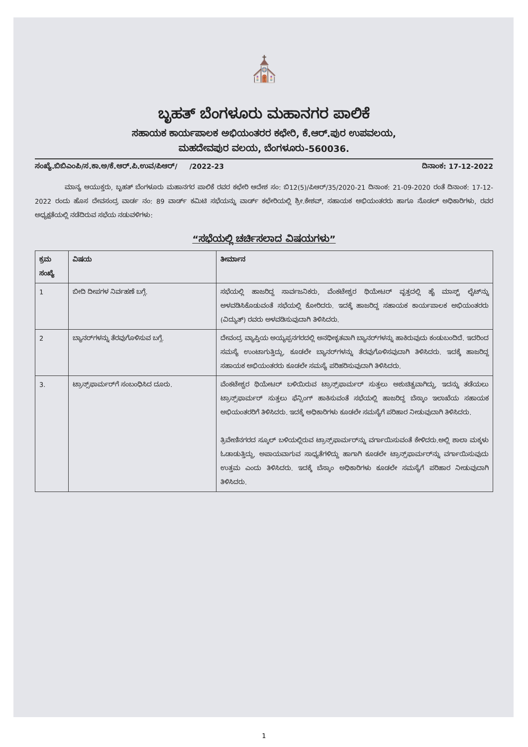⛪
ಬೃಹತ್ ಬೆಂಗಳೂರು ಮಹಾನಗರ ಪಾಲಿಕೆ
ಸಹಾಯಕ ಕಾರ್ಯಪಾಲಕ ಅಭಿಯಂತರರ ಕಛೇರಿ, ಕೆ.ಆರ್.ಪುರ ಉಪವಲಯ,
ಮಹದೇವಪುರ ವಲಯ, ಬೆಂಗಳೂರು-560036.
ಸಂಖ್ಯೆ.ಬಿಬಿಎಂಪಿ/ಸ.ಕಾ.ಅ/ಕೆ.ಆರ್.ಪಿ.ಉವ/ಪಿಆರ್/ /2022-23 ದಿನಾಂಕ: 17-12-2022
ಮಾನ್ಯ ಆಯುಕ್ತರು, ಬೃಹತ್ ಬೆಂಗಳೂರು ಮಹಾನಗರ ಪಾಲಿಕೆ ರವರ ಕಛೇರಿ ಆದೇಶ ಸಂ: ಬಿ12(5)/ಪಿಆರ್/35/2020-21 ದಿನಾಂಕ: 21-09-2020 ರಂತೆ ದಿನಾಂಕ: 17-12-2022 ರಂದು ಹೊಸ ದೇವಸಂದ್ರ ವಾರ್ಡ ನಂ: 89 ವಾರ್ಡ್ ಕಮಿಟಿ ಸಭೆಯನ್ನು ವಾರ್ಡ್ ಕಛೇರಿಯಲ್ಲಿ ಶ್ರೀ.ಕೇಶವ್, ಸಹಾಯಕ ಅಭಿಯಂತರರು ಹಾಗೂ ನೊಡಲ್ ಅಧಿಕಾರಿಗಳು, ರವರ ಅಧ್ಯಕ್ಷತೆಯಲ್ಲಿ ನಡೆದಿರುವ ಸಭೆಯ ನಡುವಳಿಗಳು:
“ಸಭೆಯಲ್ಲಿ ಚರ್ಚಿಸಲಾದ ವಿಷಯಗಳು”
| ಕ್ರಮ ಸಂಖ್ಯೆ | ವಿಷಯ | ತೀರ್ಮಾನ |
| --- | --- | --- |
| 1 | ಬೀದಿ ದೀಪಗಳ ನಿರ್ವಹಣೆ ಬಗ್ಗೆ. | ಸಭೆಯಲ್ಲಿ ಹಾಜರಿದ್ದ ಸಾರ್ವಜನಿಕರು, ವೆಂಕಟೇಶ್ವರ ಥಿಯೇಟರ್ ವೃತ್ತದಲ್ಲಿ ಹೈ ಮಾಸ್ಟ್ ಲೈಟ್‌ನ್ನು ಅಳವಡಿಸಿಕೊಡುವಂತೆ ಸಭೆಯಲ್ಲಿ ಕೋರಿದರು. ಇದಕ್ಕೆ ಹಾಜರಿದ್ದ ಸಹಾಯಕ ಕಾರ್ಯಪಾಲಕ ಅಭಿಯಂತರರು (ವಿದ್ಯುತ್) ರವರು ಅಳವಡಿಸುವುದಾಗಿ ತಿಳಿಸಿದರು. |
| 2 | ಬ್ಯಾನರ್‌ಗಳನ್ನು ತೆರವುಗೊಳಿಸುವ ಬಗ್ಗೆ. | ದೇವಂದ್ರ ವ್ಯಾಪ್ತಿಯ ಅಯ್ಯಪ್ಪನಗರದಲ್ಲಿ ಅನಧೀಕೃತವಾಗಿ ಬ್ಯಾನರ್‌ಗಳನ್ನು ಹಾಕಿರುವುದು ಕಂಡುಬಂದಿದೆ. ಇದರಿಂದ ಸಮಸ್ಯೆ ಉಂಟಾಗುತ್ತಿದ್ದು, ಕೂಡಲೇ ಬ್ಯಾನರ್‌ಗಳನ್ನು ತೆರವುಗೊಳಿಸವುದಾಗಿ ತಿಳಿಸಿದರು. ಇದಕ್ಕೆ ಹಾಜರಿದ್ದ ಸಹಾಯಕ ಅಭಿಯಂತರರು ಕೂಡಲೇ ಸಮಸ್ಯೆ ಪರಿಹರಿಸುವುದಾಗಿ ತಿಳಿಸಿದರು. |
| 3. | ಟ್ರಾನ್ಸ್‌ಫಾರ್ಮರ್‌ಗೆ ಸಂಬಂಧಿಸಿದ ದೂರು. | ವೆಂಕಟೇಶ್ವರ ಥಿಯೇಟರ್ ಬಳಿಯಿರುವ ಟ್ರಾನ್ಸ್‌ಫಾರ್ಮರ್ ಸುತ್ತಲು ಅಶುಚಿತ್ವವಾಗಿದ್ದು, ಇದನ್ನು ತಡೆಯಲು ಟ್ರಾನ್ಸ್‌ಫಾರ್ಮರ್ ಸುತ್ತಲು ಫೆನ್ಸಿಂಗ್ ಹಾಕಿಸುವಂತೆ ಸಭೆಯಲ್ಲಿ ಹಾಜರಿದ್ದ ಬೆಸ್ಕಾಂ ಇಲಾಖೆಯ ಸಹಾಯಕ ಅಭಿಯಂತರರಿಗೆ ತಿಳಿಸಿದರು. ಇದಕ್ಕೆ ಅಧಿಕಾರಿಗಳು ಕೂಡಲೇ ಸಮಸ್ಯೆಗೆ ಪರಿಹಾರ ನೀಡುವುದಾಗಿ ತಿಳಿಸಿದರು. ತ್ರಿವೇಣಿನಗರದ ಸ್ಕೂಲ್ ಬಳಿಯಲ್ಲಿರುವ ಟ್ರಾನ್ಸ್‌ಫಾರ್ಮರ್‌ನ್ನು ವರ್ಗಾಯಿಸುವಂತೆ ಕೇಳಿದರು.ಅಲ್ಲಿ ಶಾಲಾ ಮಕ್ಕಳು ಓಡಾಡುತ್ತಿದ್ದು, ಅಪಾಯವಾಗುವ ಸಾಧ್ಯತೆಗಳಿದ್ದು ಹಾಗಾಗಿ ಕೂಡಲೇ ಟ್ರಾನ್ಸ್‌ಫಾರ್ಮರ್‌ನ್ನು ವರ್ಗಾಯಿಸುವುದು ಉತ್ತಮ ಎಂದು ತಿಳಿಸಿದರು. ಇದಕ್ಕೆ ಬೆಸ್ಕಾಂ ಅಧಿಕಾರಿಗಳು ಕೂಡಲೇ ಸಮಸ್ಯೆಗೆ ಪರಿಹಾರ ನೀಡುವುದಾಗಿ ತಿಳಿಸಿದರು. |
1